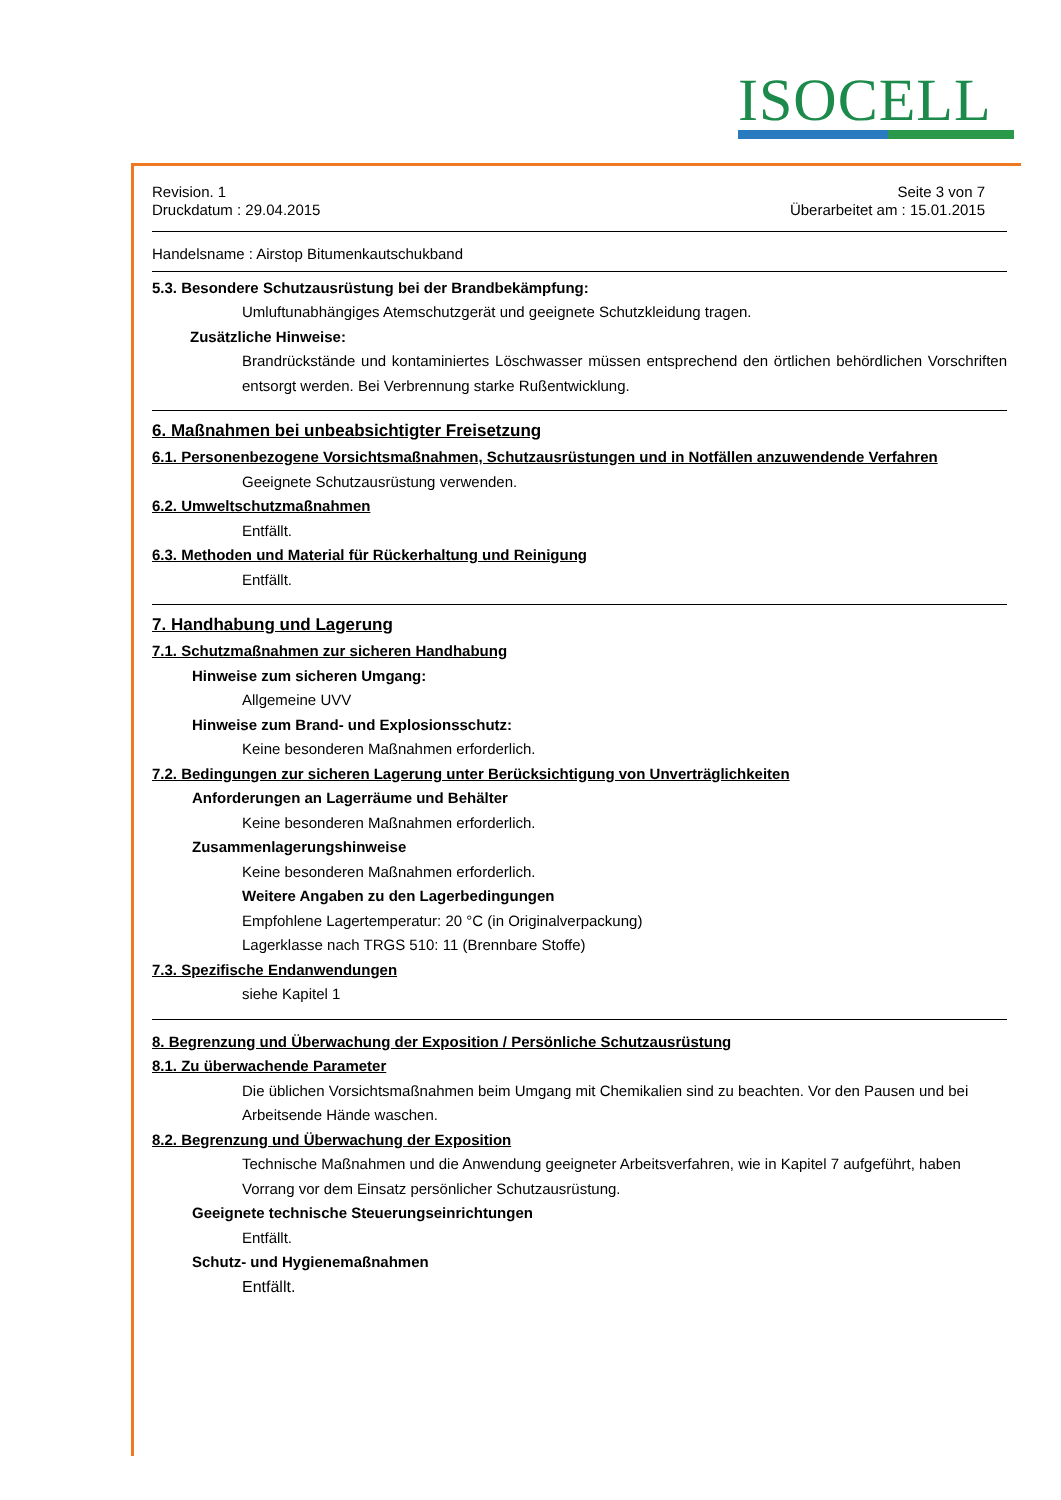ISOCELL
Revision. 1
Druckdatum : 29.04.2015
Seite 3 von 7
Überarbeitet am : 15.01.2015
Handelsname : Airstop Bitumenkautschukband
5.3. Besondere Schutzausrüstung bei der Brandbekämpfung:
Umluftunabhängiges Atemschutzgerät und geeignete Schutzkleidung tragen.
Zusätzliche Hinweise:
Brandrückstände und kontaminiertes Löschwasser müssen entsprechend den örtlichen behördlichen Vorschriften entsorgt werden. Bei Verbrennung starke Rußentwicklung.
6. Maßnahmen bei unbeabsichtigter Freisetzung
6.1. Personenbezogene Vorsichtsmaßnahmen, Schutzausrüstungen und in Notfällen anzuwendende Verfahren
Geeignete Schutzausrüstung verwenden.
6.2. Umweltschutzmaßnahmen
Entfällt.
6.3. Methoden und Material für Rückerhaltung und Reinigung
Entfällt.
7. Handhabung und Lagerung
7.1. Schutzmaßnahmen zur sicheren Handhabung
Hinweise zum sicheren Umgang:
Allgemeine UVV
Hinweise zum Brand- und Explosionsschutz:
Keine besonderen Maßnahmen erforderlich.
7.2. Bedingungen zur sicheren Lagerung unter Berücksichtigung von Unverträglichkeiten
Anforderungen an Lagerräume und Behälter
Keine besonderen Maßnahmen erforderlich.
Zusammenlagerungshinweise
Keine besonderen Maßnahmen erforderlich.
Weitere Angaben zu den Lagerbedingungen
Empfohlene Lagertemperatur: 20 °C (in Originalverpackung)
Lagerklasse nach TRGS 510: 11 (Brennbare Stoffe)
7.3. Spezifische Endanwendungen
siehe Kapitel 1
8. Begrenzung und Überwachung der Exposition / Persönliche Schutzausrüstung
8.1. Zu überwachende Parameter
Die üblichen Vorsichtsmaßnahmen beim Umgang mit Chemikalien sind zu beachten. Vor den Pausen und bei Arbeitsende Hände waschen.
8.2. Begrenzung und Überwachung der Exposition
Technische Maßnahmen und die Anwendung geeigneter Arbeitsverfahren, wie in Kapitel 7 aufgeführt, haben Vorrang vor dem Einsatz persönlicher Schutzausrüstung.
Geeignete technische Steuerungseinrichtungen
Entfällt.
Schutz- und Hygienemaßnahmen
Entfällt.